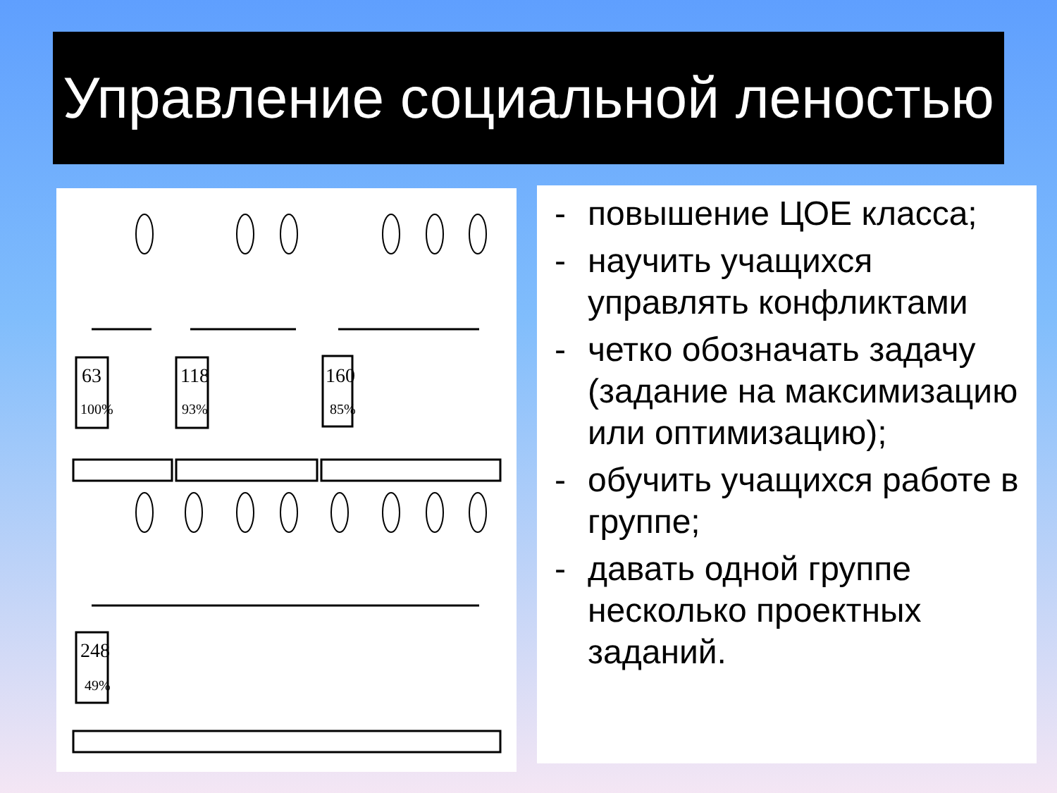Управление социальной леностью
63
118
160
248
100%
93%
85%
49%
- повышение ЦОЕ класса;
- научить учащихся управлять конфликтами
- четко обозначать задачу (задание на максимизацию или оптимизацию);
- обучить учащихся работе в группе;
- давать одной группе несколько проектных заданий.